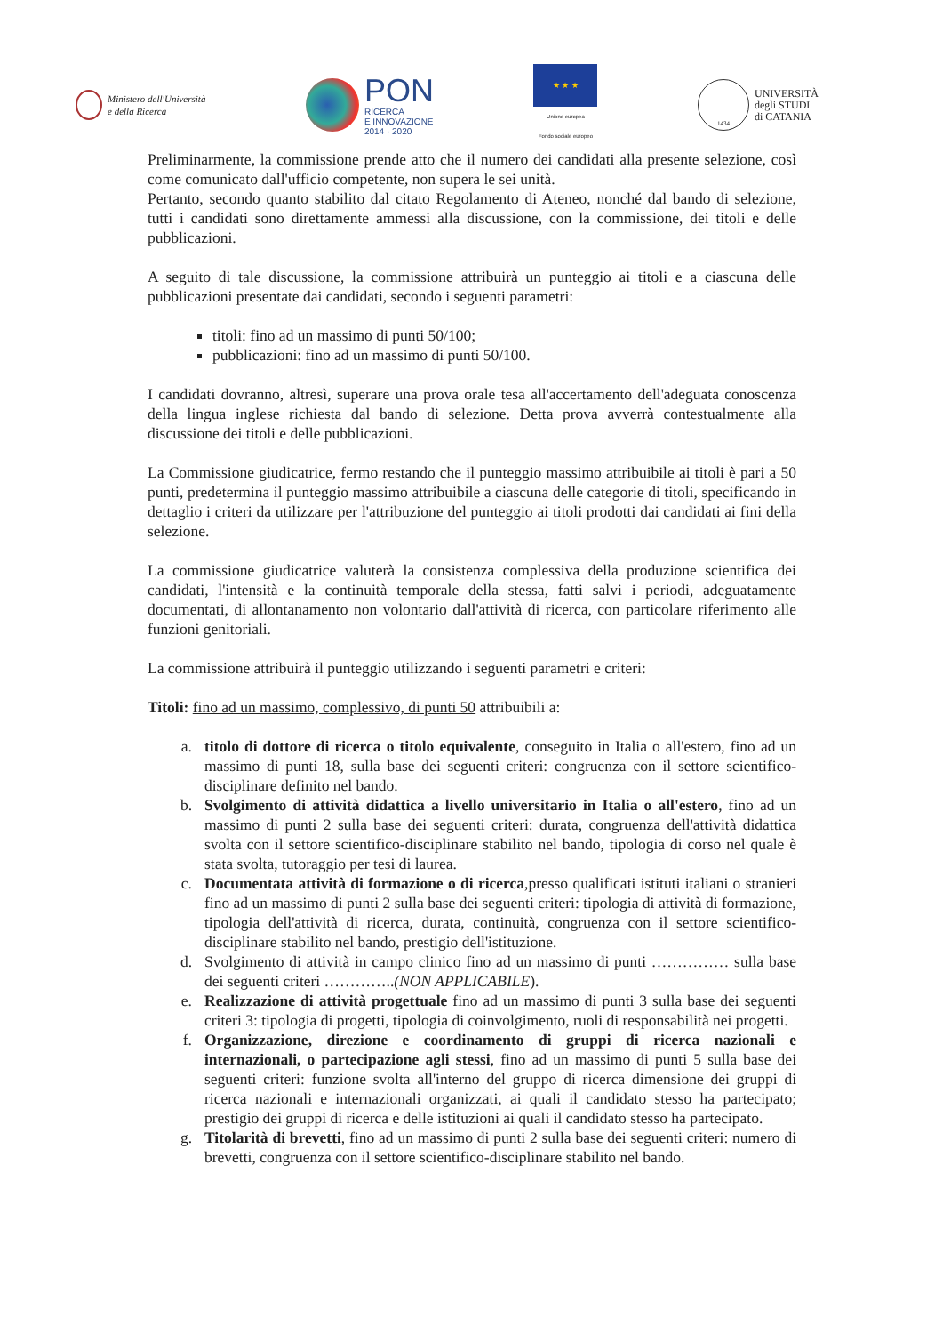Ministero dell'Università
e della Ricerca
PON
RICERCA
E INNOVAZIONE
2014 · 2020
★ ★ ★
Unione europea
Fondo sociale europeo
1434
UNIVERSITÀ
degli STUDI
di CATANIA
Preliminarmente, la commissione prende atto che il numero dei candidati alla presente selezione, così come comunicato dall'ufficio competente, non supera le sei unità.
Pertanto, secondo quanto stabilito dal citato Regolamento di Ateneo, nonché dal bando di selezione, tutti i candidati sono direttamente ammessi alla discussione, con la commissione, dei titoli e delle pubblicazioni.
A seguito di tale discussione, la commissione attribuirà un punteggio ai titoli e a ciascuna delle pubblicazioni presentate dai candidati, secondo i seguenti parametri:
titoli: fino ad un massimo di punti 50/100;
pubblicazioni: fino ad un massimo di punti 50/100.
I candidati dovranno, altresì, superare una prova orale tesa all'accertamento dell'adeguata conoscenza della lingua inglese richiesta dal bando di selezione. Detta prova avverrà contestualmente alla discussione dei titoli e delle pubblicazioni.
La Commissione giudicatrice, fermo restando che il punteggio massimo attribuibile ai titoli è pari a 50 punti, predetermina il punteggio massimo attribuibile a ciascuna delle categorie di titoli, specificando in dettaglio i criteri da utilizzare per l'attribuzione del punteggio ai titoli prodotti dai candidati ai fini della selezione.
La commissione giudicatrice valuterà la consistenza complessiva della produzione scientifica dei candidati, l'intensità e la continuità temporale della stessa, fatti salvi i periodi, adeguatamente documentati, di allontanamento non volontario dall'attività di ricerca, con particolare riferimento alle funzioni genitoriali.
La commissione attribuirà il punteggio utilizzando i seguenti parametri e criteri:
Titoli: fino ad un massimo, complessivo, di punti 50 attribuibili a:
a. titolo di dottore di ricerca o titolo equivalente, conseguito in Italia o all'estero, fino ad un massimo di punti 18, sulla base dei seguenti criteri: congruenza con il settore scientifico-disciplinare definito nel bando.
b. Svolgimento di attività didattica a livello universitario in Italia o all'estero, fino ad un massimo di punti 2 sulla base dei seguenti criteri: durata, congruenza dell'attività didattica svolta con il settore scientifico-disciplinare stabilito nel bando, tipologia di corso nel quale è stata svolta, tutoraggio per tesi di laurea.
c. Documentata attività di formazione o di ricerca,presso qualificati istituti italiani o stranieri fino ad un massimo di punti 2 sulla base dei seguenti criteri: tipologia di attività di formazione, tipologia dell'attività di ricerca, durata, continuità, congruenza con il settore scientifico-disciplinare stabilito nel bando, prestigio dell'istituzione.
d. Svolgimento di attività in campo clinico fino ad un massimo di punti …………… sulla base dei seguenti criteri …………..(NON APPLICABILE).
e. Realizzazione di attività progettuale fino ad un massimo di punti 3 sulla base dei seguenti criteri 3: tipologia di progetti, tipologia di coinvolgimento, ruoli di responsabilità nei progetti.
f. Organizzazione, direzione e coordinamento di gruppi di ricerca nazionali e internazionali, o partecipazione agli stessi, fino ad un massimo di punti 5 sulla base dei seguenti criteri: funzione svolta all'interno del gruppo di ricerca dimensione dei gruppi di ricerca nazionali e internazionali organizzati, ai quali il candidato stesso ha partecipato; prestigio dei gruppi di ricerca e delle istituzioni ai quali il candidato stesso ha partecipato.
g. Titolarità di brevetti, fino ad un massimo di punti 2 sulla base dei seguenti criteri: numero di brevetti, congruenza con il settore scientifico-disciplinare stabilito nel bando.